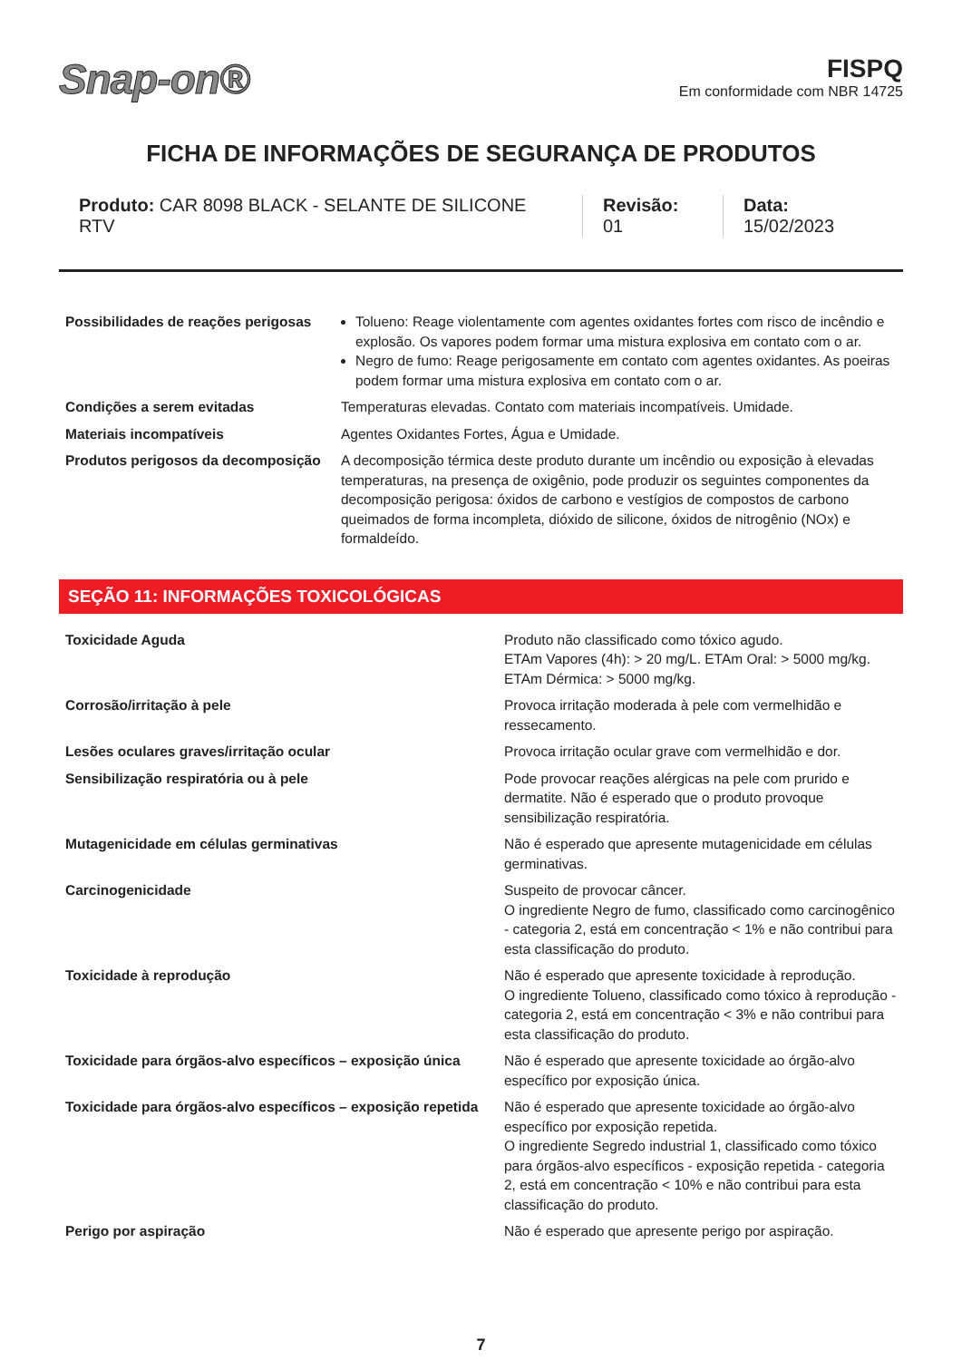Snap-on®
FISPQ
Em conformidade com NBR 14725
FICHA DE INFORMAÇÕES DE SEGURANÇA DE PRODUTOS
Produto: CAR 8098 BLACK - SELANTE DE SILICONE RTV
Revisão: 01 Data: 15/02/2023
| Possibilidades de reações perigosas | Tolueno: Reage violentamente com agentes oxidantes fortes com risco de incêndio e explosão. Os vapores podem formar uma mistura explosiva em contato com o ar. Negro de fumo: Reage perigosamente em contato com agentes oxidantes. As poeiras podem formar uma mistura explosiva em contato com o ar. |
| Condições a serem evitadas | Temperaturas elevadas. Contato com materiais incompatíveis. Umidade. |
| Materiais incompatíveis | Agentes Oxidantes Fortes, Água e Umidade. |
| Produtos perigosos da decomposição | A decomposição térmica deste produto durante um incêndio ou exposição à elevadas temperaturas, na presença de oxigênio, pode produzir os seguintes componentes da decomposição perigosa: óxidos de carbono e vestígios de compostos de carbono queimados de forma incompleta, dióxido de silicone, óxidos de nitrogênio (NOx) e formaldeído. |
SEÇÃO 11: INFORMAÇÕES TOXICOLÓGICAS
| Toxicidade Aguda | Produto não classificado como tóxico agudo. ETAm Vapores (4h): > 20 mg/L. ETAm Oral: > 5000 mg/kg. ETAm Dérmica: > 5000 mg/kg. |
| Corrosão/irritação à pele | Provoca irritação moderada à pele com vermelhidão e ressecamento. |
| Lesões oculares graves/irritação ocular | Provoca irritação ocular grave com vermelhidão e dor. |
| Sensibilização respiratória ou à pele | Pode provocar reações alérgicas na pele com prurido e dermatite. Não é esperado que o produto provoque sensibilização respiratória. |
| Mutagenicidade em células germinativas | Não é esperado que apresente mutagenicidade em células germinativas. |
| Carcinogenicidade | Suspeito de provocar câncer. O ingrediente Negro de fumo, classificado como carcinogênico - categoria 2, está em concentração < 1% e não contribui para esta classificação do produto. |
| Toxicidade à reprodução | Não é esperado que apresente toxicidade à reprodução. O ingrediente Tolueno, classificado como tóxico à reprodução - categoria 2, está em concentração < 3% e não contribui para esta classificação do produto. |
| Toxicidade para órgãos-alvo específicos – exposição única | Não é esperado que apresente toxicidade ao órgão-alvo específico por exposição única. |
| Toxicidade para órgãos-alvo específicos – exposição repetida | Não é esperado que apresente toxicidade ao órgão-alvo específico por exposição repetida. O ingrediente Segredo industrial 1, classificado como tóxico para órgãos-alvo específicos - exposição repetida - categoria 2, está em concentração < 10% e não contribui para esta classificação do produto. |
| Perigo por aspiração | Não é esperado que apresente perigo por aspiração. |
7